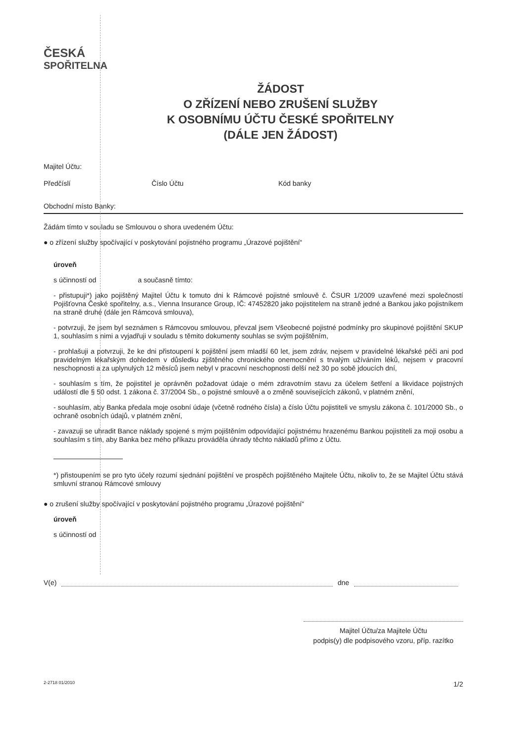ČESKÁ
SPOŘITELNA
ŽÁDOST
O ZŘÍZENÍ NEBO ZRUŠENÍ SLUŽBY
K OSOBNÍMU ÚČTU ČESKÉ SPOŘITELNY
(DÁLE JEN ŽÁDOST)
Majitel Účtu:
Předčíslí Číslo Účtu Kód banky
Obchodní místo Banky:
Žádám tímto v souladu se Smlouvou o shora uvedeném Účtu:
● o zřízení služby spočívající v poskytování pojistného programu „Úrazové pojištění“
úroveň
s účinností od a současně tímto:
- přistupuji*) jako pojištěný Majitel Účtu k tomuto dni k Rámcové pojistné smlouvě č. ČSUR 1/2009 uzavřené mezi společností Pojišťovna České spořitelny, a.s., Vienna Insurance Group, IČ: 47452820 jako pojistitelem na straně jedné a Bankou jako pojistníkem na straně druhé (dále jen Rámcová smlouva),
- potvrzuji, že jsem byl seznámen s Rámcovou smlouvou, převzal jsem Všeobecné pojistné podmínky pro skupinové pojištění SKUP 1, souhlasím s nimi a vyjadřuji v souladu s těmito dokumenty souhlas se svým pojištěním,
- prohlašuji a potvrzuji, že ke dni přistoupení k pojištění jsem mladší 60 let, jsem zdráv, nejsem v pravidelné lékařské péči ani pod pravidelným lékařským dohledem v důsledku zjištěného chronického onemocnění s trvalým užíváním léků, nejsem v pracovní neschopnosti a za uplynulých 12 měsíců jsem nebyl v pracovní neschopnosti delší než 30 po sobě jdoucích dní,
- souhlasím s tím, že pojistitel je oprávněn požadovat údaje o mém zdravotním stavu za účelem šetření a likvidace pojistných událostí dle § 50 odst. 1 zákona č. 37/2004 Sb., o pojistné smlouvě a o změně souvisejících zákonů, v platném znění,
- souhlasím, aby Banka předala moje osobní údaje (včetně rodného čísla) a číslo Účtu pojistiteli ve smyslu zákona č. 101/2000 Sb., o ochraně osobních údajů, v platném znění,
- zavazuji se uhradit Bance náklady spojené s mým pojištěním odpovídající pojistnému hrazenému Bankou pojistiteli za moji osobu a souhlasím s tím, aby Banka bez mého příkazu prováděla úhrady těchto nákladů přímo z Účtu.
*) přistoupením se pro tyto účely rozumí sjednání pojištění ve prospěch pojištěného Majitele Účtu, nikoliv to, že se Majitel Účtu stává smluvní stranou Rámcové smlouvy
● o zrušení služby spočívající v poskytování pojistného programu „Úrazové pojištění“
úroveň
s účinností od
V(e) dne
Majitel Účtu/za Majitele Účtu
podpis(y) dle podpisového vzoru, příp. razítko
2-2718 01/2010 1/2